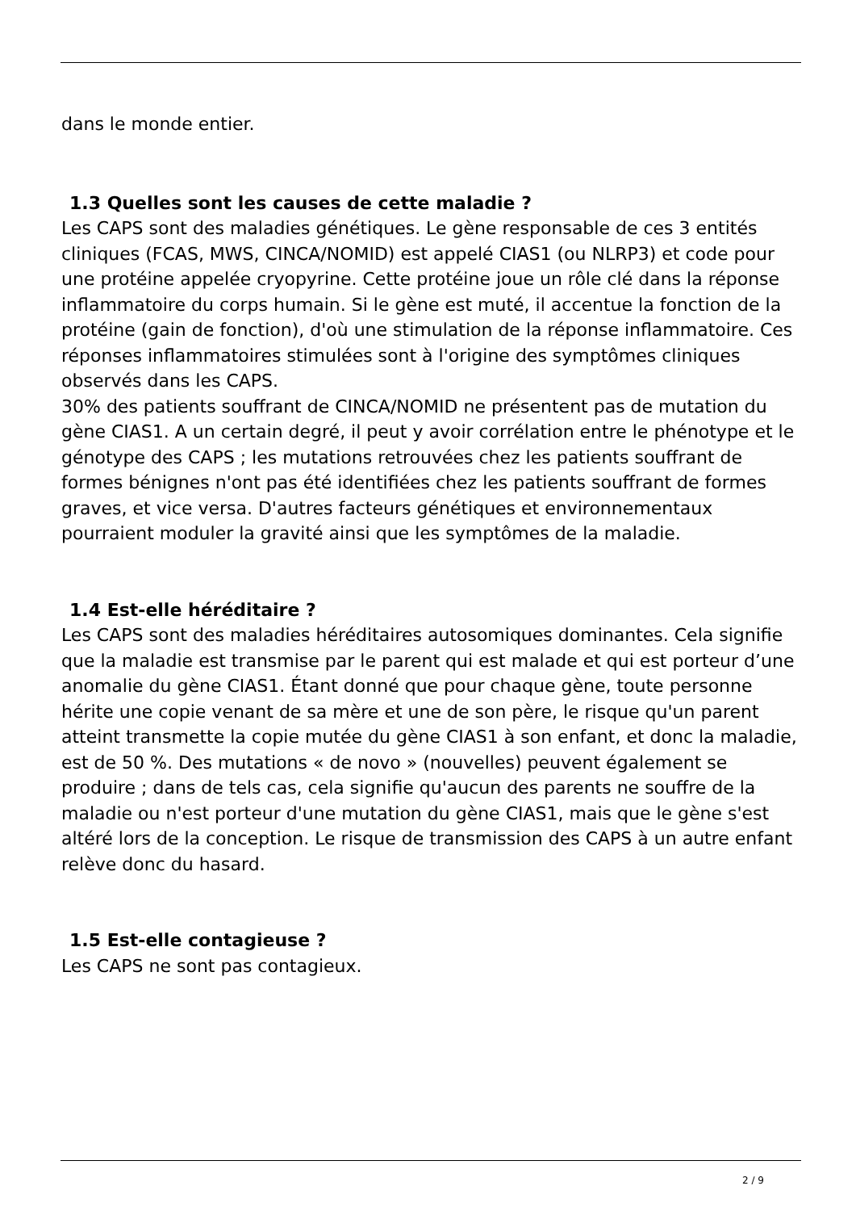dans le monde entier.
1.3 Quelles sont les causes de cette maladie ?
Les CAPS sont des maladies génétiques. Le gène responsable de ces 3 entités cliniques (FCAS, MWS, CINCA/NOMID) est appelé CIAS1 (ou NLRP3) et code pour une protéine appelée cryopyrine. Cette protéine joue un rôle clé dans la réponse inflammatoire du corps humain. Si le gène est muté, il accentue la fonction de la protéine (gain de fonction), d'où une stimulation de la réponse inflammatoire. Ces réponses inflammatoires stimulées sont à l'origine des symptômes cliniques observés dans les CAPS.
30% des patients souffrant de CINCA/NOMID ne présentent pas de mutation du gène CIAS1. A un certain degré, il peut y avoir corrélation entre le phénotype et le génotype des CAPS ; les mutations retrouvées chez les patients souffrant de formes bénignes n'ont pas été identifiées chez les patients souffrant de formes graves, et vice versa. D'autres facteurs génétiques et environnementaux pourraient moduler la gravité ainsi que les symptômes de la maladie.
1.4 Est-elle héréditaire ?
Les CAPS sont des maladies héréditaires autosomiques dominantes. Cela signifie que la maladie est transmise par le parent qui est malade et qui est porteur d’une anomalie du gène CIAS1. Étant donné que pour chaque gène, toute personne hérite une copie venant de sa mère et une de son père, le risque qu'un parent atteint transmette la copie mutée du gène CIAS1 à son enfant, et donc la maladie, est de 50 %. Des mutations « de novo » (nouvelles) peuvent également se produire ; dans de tels cas, cela signifie qu'aucun des parents ne souffre de la maladie ou n'est porteur d'une mutation du gène CIAS1, mais que le gène s'est altéré lors de la conception. Le risque de transmission des CAPS à un autre enfant relève donc du hasard.
1.5 Est-elle contagieuse ?
Les CAPS ne sont pas contagieux.
2 / 9